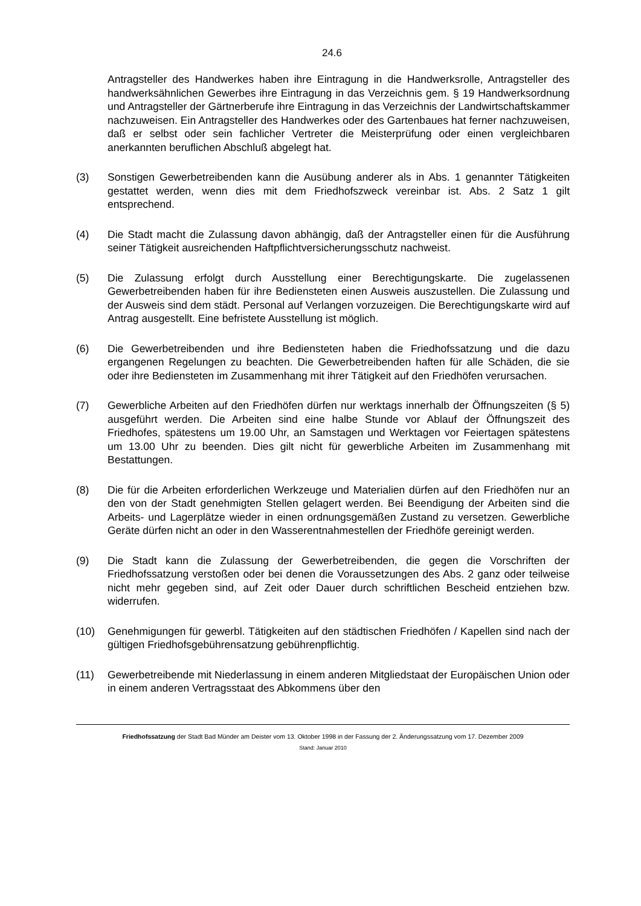24.6
Antragsteller des Handwerkes haben ihre Eintragung in die Handwerksrolle, Antragsteller des handwerksähnlichen Gewerbes ihre Eintragung in das Verzeichnis gem. § 19 Handwerksordnung und Antragsteller der Gärtnerberufe ihre Eintragung in das Verzeichnis der Landwirtschaftskammer nachzuweisen. Ein Antragsteller des Handwerkes oder des Gartenbaues hat ferner nachzuweisen, daß er selbst oder sein fachlicher Vertreter die Meisterprüfung oder einen vergleichbaren anerkannten beruflichen Abschluß abgelegt hat.
(3) Sonstigen Gewerbetreibenden kann die Ausübung anderer als in Abs. 1 genannter Tätigkeiten gestattet werden, wenn dies mit dem Friedhofszweck vereinbar ist. Abs. 2 Satz 1 gilt entsprechend.
(4) Die Stadt macht die Zulassung davon abhängig, daß der Antragsteller einen für die Ausführung seiner Tätigkeit ausreichenden Haftpflichtversicherungsschutz nachweist.
(5) Die Zulassung erfolgt durch Ausstellung einer Berechtigungskarte. Die zugelassenen Gewerbetreibenden haben für ihre Bediensteten einen Ausweis auszustellen. Die Zulassung und der Ausweis sind dem städt. Personal auf Verlangen vorzuzeigen. Die Berechtigungskarte wird auf Antrag ausgestellt. Eine befristete Ausstellung ist möglich.
(6) Die Gewerbetreibenden und ihre Bediensteten haben die Friedhofssatzung und die dazu ergangenen Regelungen zu beachten. Die Gewerbetreibenden haften für alle Schäden, die sie oder ihre Bediensteten im Zusammenhang mit ihrer Tätigkeit auf den Friedhöfen verursachen.
(7) Gewerbliche Arbeiten auf den Friedhöfen dürfen nur werktags innerhalb der Öffnungszeiten (§ 5) ausgeführt werden. Die Arbeiten sind eine halbe Stunde vor Ablauf der Öffnungszeit des Friedhofes, spätestens um 19.00 Uhr, an Samstagen und Werktagen vor Feiertagen spätestens um 13.00 Uhr zu beenden. Dies gilt nicht für gewerbliche Arbeiten im Zusammenhang mit Bestattungen.
(8) Die für die Arbeiten erforderlichen Werkzeuge und Materialien dürfen auf den Friedhöfen nur an den von der Stadt genehmigten Stellen gelagert werden. Bei Beendigung der Arbeiten sind die Arbeits- und Lagerplätze wieder in einen ordnungsgemäßen Zustand zu versetzen. Gewerbliche Geräte dürfen nicht an oder in den Wasserentnahmestellen der Friedhöfe gereinigt werden.
(9) Die Stadt kann die Zulassung der Gewerbetreibenden, die gegen die Vorschriften der Friedhofssatzung verstoßen oder bei denen die Voraussetzungen des Abs. 2 ganz oder teilweise nicht mehr gegeben sind, auf Zeit oder Dauer durch schriftlichen Bescheid entziehen bzw. widerrufen.
(10) Genehmigungen für gewerbl. Tätigkeiten auf den städtischen Friedhöfen / Kapellen sind nach der gültigen Friedhofsgebührensatzung gebührenpflichtig.
(11) Gewerbetreibende mit Niederlassung in einem anderen Mitgliedstaat der Europäischen Union oder in einem anderen Vertragsstaat des Abkommens über den
Friedhofssatzung der Stadt Bad Münder am Deister vom 13. Oktober 1998 in der Fassung der 2. Änderungssatzung vom 17. Dezember 2009
Stand: Januar 2010